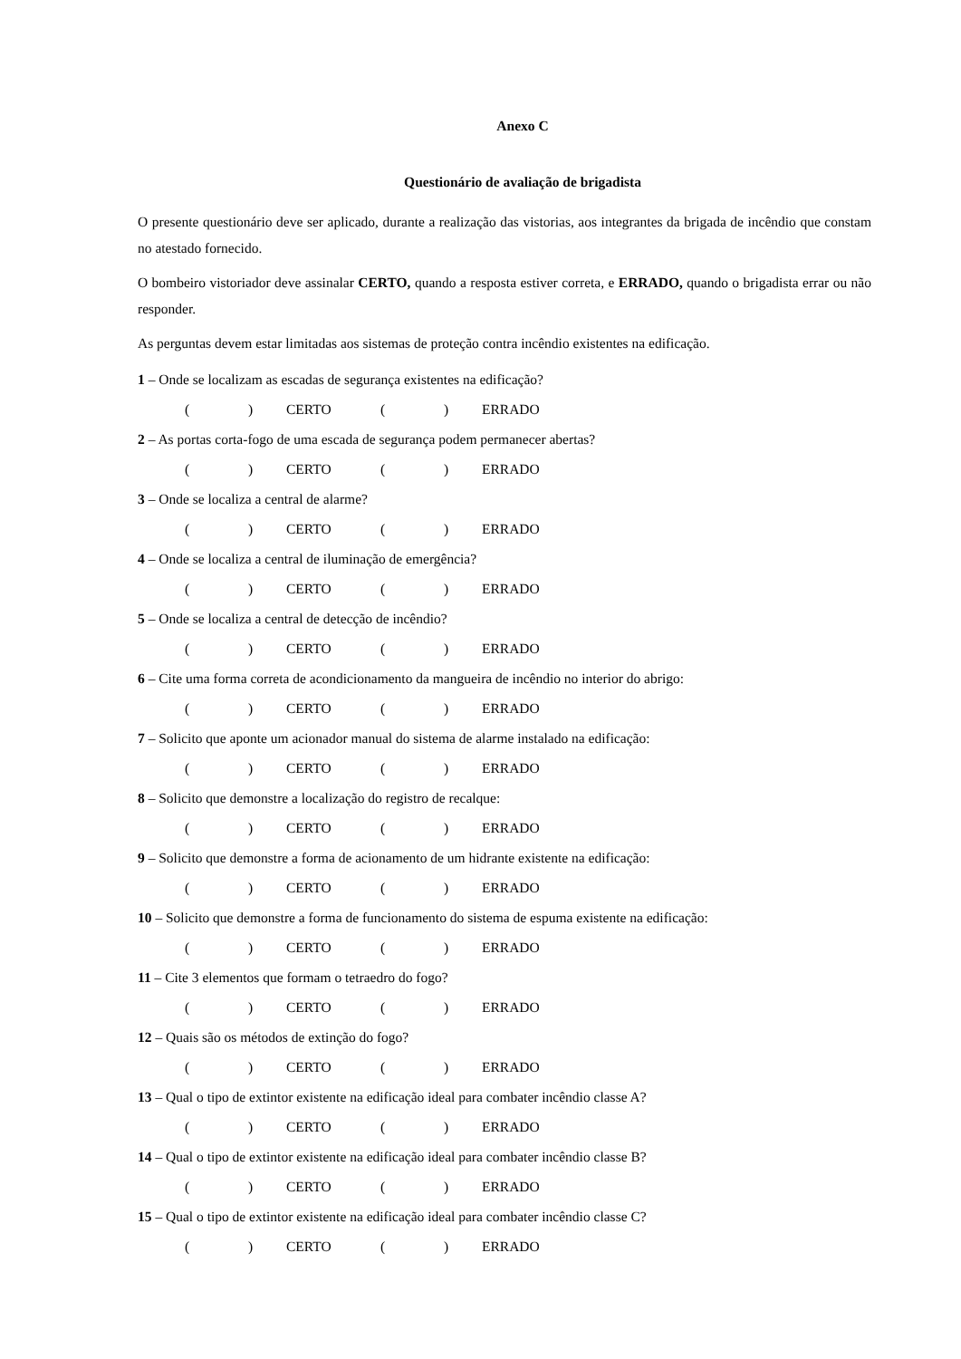Anexo C
Questionário de avaliação de brigadista
O presente questionário deve ser aplicado, durante a realização das vistorias, aos integrantes da brigada de incêndio que constam no atestado fornecido.
O bombeiro vistoriador deve assinalar CERTO, quando a resposta estiver correta, e ERRADO, quando o brigadista errar ou não responder.
As perguntas devem estar limitadas aos sistemas de proteção contra incêndio existentes na edificação.
1 – Onde se localizam as escadas de segurança existentes na edificação?
() CERTO () ERRADO
2 – As portas corta-fogo de uma escada de segurança podem permanecer abertas?
() CERTO () ERRADO
3 – Onde se localiza a central de alarme?
() CERTO () ERRADO
4 – Onde se localiza a central de iluminação de emergência?
() CERTO () ERRADO
5 – Onde se localiza a central de detecção de incêndio?
() CERTO () ERRADO
6 – Cite uma forma correta de acondicionamento da mangueira de incêndio no interior do abrigo:
() CERTO () ERRADO
7 – Solicito que aponte um acionador manual do sistema de alarme instalado na edificação:
() CERTO () ERRADO
8 – Solicito que demonstre a localização do registro de recalque:
() CERTO () ERRADO
9 – Solicito que demonstre a forma de acionamento de um hidrante existente na edificação:
() CERTO () ERRADO
10 – Solicito que demonstre a forma de funcionamento do sistema de espuma existente na edificação:
() CERTO () ERRADO
11 – Cite 3 elementos que formam o tetraedro do fogo?
() CERTO () ERRADO
12 – Quais são os métodos de extinção do fogo?
() CERTO () ERRADO
13 – Qual o tipo de extintor existente na edificação ideal para combater incêndio classe A?
() CERTO () ERRADO
14 – Qual o tipo de extintor existente na edificação ideal para combater incêndio classe B?
() CERTO () ERRADO
15 – Qual o tipo de extintor existente na edificação ideal para combater incêndio classe C?
() CERTO () ERRADO